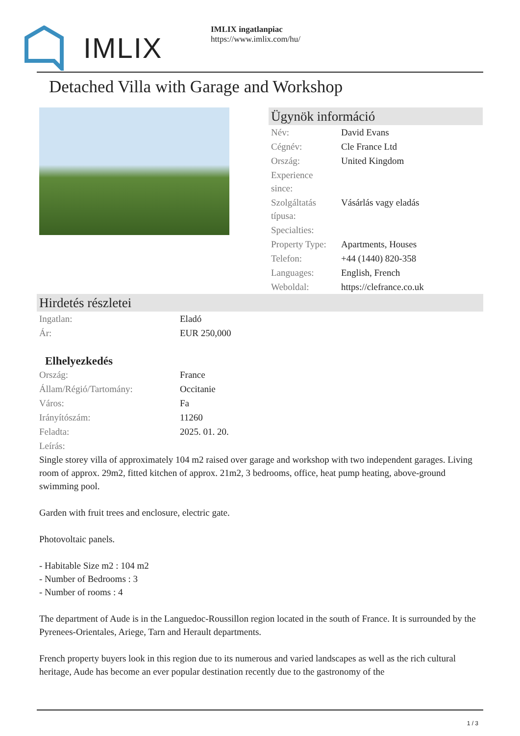IMLIX
IMLIX ingatlanpiac
https://www.imlix.com/hu/
Detached Villa with Garage and Workshop
Ügynök információ
| Név: | David Evans |
| Cégnév: | Cle France Ltd |
| Ország: | United Kingdom |
| Experience since: | |
| Szolgáltatás típusa: | Vásárlás vagy eladás |
| Specialties: | |
| Property Type: | Apartments, Houses |
| Telefon: | +44 (1440) 820-358 |
| Languages: | English, French |
| Weboldal: | https://clefrance.co.uk |
Hirdetés részletei
| Ingatlan: | Eladó |
| Ár: | EUR 250,000 |
Elhelyezkedés
| Ország: | France |
| Állam/Régió/Tartomány: | Occitanie |
| Város: | Fa |
| Irányítószám: | 11260 |
| Feladta: | 2025. 01. 20. |
| Leírás: | |
Single storey villa of approximately 104 m2 raised over garage and workshop with two independent garages. Living room of approx. 29m2, fitted kitchen of approx. 21m2, 3 bedrooms, office, heat pump heating, above-ground swimming pool.
Garden with fruit trees and enclosure, electric gate.
Photovoltaic panels.
- Habitable Size m2 : 104 m2
- Number of Bedrooms : 3
- Number of rooms : 4
The department of Aude is in the Languedoc-Roussillon region located in the south of France. It is surrounded by the Pyrenees-Orientales, Ariege, Tarn and Herault departments.
French property buyers look in this region due to its numerous and varied landscapes as well as the rich cultural heritage, Aude has become an ever popular destination recently due to the gastronomy of the
1 / 3